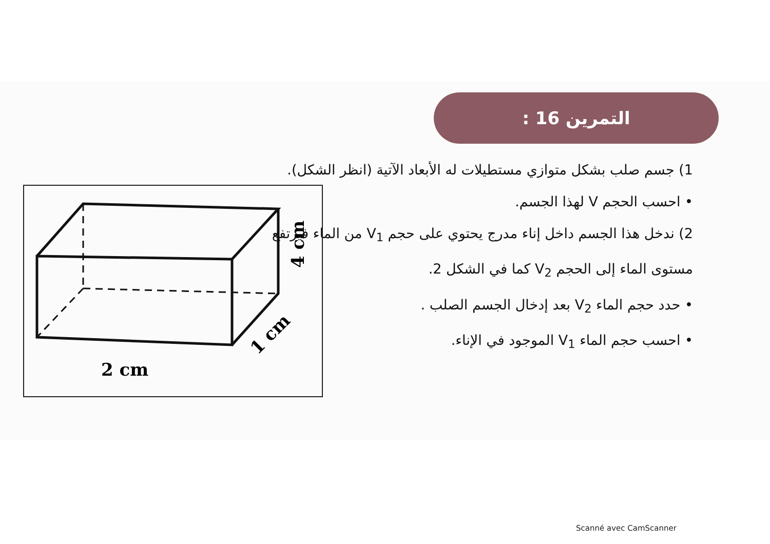التمرين 16 :
1) جسم صلب بشكل متوازي مستطيلات له الأبعاد الآتية (انظر الشكل).
• احسب الحجم V لهذا الجسم.
2) ندخل هذا الجسم داخل إناء مدرج يحتوي على حجم V<sub>1</sub> من الماء فيرتفع مستوى الماء إلى الحجم V<sub>2</sub> كما في الشكل 2.
• حدد حجم الماء V<sub>2</sub> بعد إدخال الجسم الصلب .
• احسب حجم الماء V<sub>1</sub> الموجود في الإناء.
2 cm
4 cm
1 cm
Scanné avec CamScanner